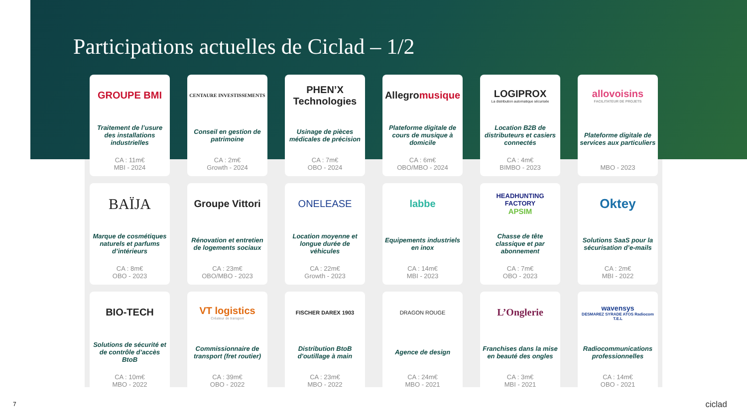Participations actuelles de Ciclad – 1/2
GROUPE BMI
Traitement de l’usure des installations industrielles
CA : 11m€
MBI - 2024
CENTAURE INVESTISSEMENTS
Conseil en gestion de patrimoine
CA : 2m€
Growth - 2024
PHEN’X Technologies
Usinage de pièces médicales de précision
CA : 7m€
OBO - 2024
Allegro musique
Plateforme digitale de cours de musique à domicile
CA : 6m€
OBO/MBO - 2024
LOGIPROX
La distribution automatique sécurisée
Location B2B de distributeurs et casiers connectés
CA : 4m€
BIMBO - 2023
allovoisins
FACILITATEUR DE PROJETS
Plateforme digitale de services aux particuliers
MBO - 2023
BAÏJA
Marque de cosmétiques naturels et parfums d’intérieurs
CA : 8m€
OBO - 2023
Groupe Vittori
Rénovation et entretien de logements sociaux
CA : 23m€
OBO/MBO - 2023
ONELEASE
Location moyenne et longue durée de véhicules
CA : 22m€
Growth - 2023
labbe
Equipements industriels en inox
CA : 14m€
MBI - 2023
HEADHUNTING FACTORY
APSIM
Chasse de tête classique et par abonnement
CA : 7m€
OBO - 2023
Oktey
Solutions SaaS pour la sécurisation d’e-mails
CA : 2m€
MBI - 2022
BIO-TECH
Solutions de sécurité et de contrôle d’accès BtoB
CA : 10m€
MBO - 2022
VT logistics
Créateur de transport
Commissionnaire de transport (fret routier)
CA : 39m€
OBO - 2022
FISCHER DAREX 1903
Distribution BtoB d'outillage à main
CA : 23m€
MBO - 2022
DRAGON ROUGE
Agence de design
CA : 24m€
MBO - 2021
L’Onglerie
Franchises dans la mise en beauté des ongles
CA : 3m€
MBI - 2021
wavensys
DESMAREZ SYRADE ATOS Radiocom T.E.L
Radiocommunications professionnelles
CA : 14m€
OBO - 2021
7 ciclad